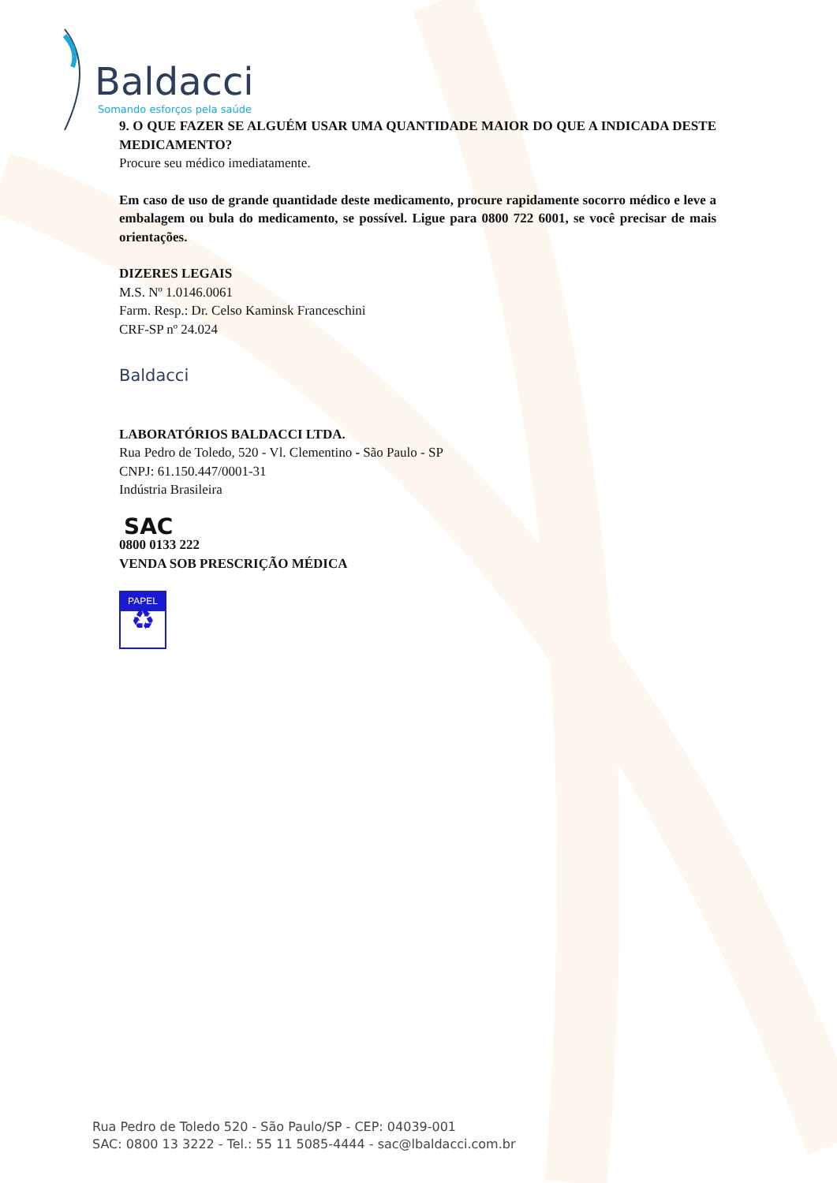Baldacci
Somando esforços pela saúde
9. O QUE FAZER SE ALGUÉM USAR UMA QUANTIDADE MAIOR DO QUE A INDICADA DESTE MEDICAMENTO?
Procure seu médico imediatamente.
Em caso de uso de grande quantidade deste medicamento, procure rapidamente socorro médico e leve a embalagem ou bula do medicamento, se possível. Ligue para 0800 722 6001, se você precisar de mais orientações.
DIZERES LEGAIS
M.S. Nº 1.0146.0061
Farm. Resp.: Dr. Celso Kaminsk Franceschini
CRF-SP nº 24.024
Baldacci
LABORATÓRIOS BALDACCI LTDA.
Rua Pedro de Toledo, 520 - Vl. Clementino - São Paulo - SP
CNPJ: 61.150.447/0001-31
Indústria Brasileira
SAC
0800 0133 222
VENDA SOB PRESCRIÇÃO MÉDICA
PAPEL
♻
Rua Pedro de Toledo 520 - São Paulo/SP - CEP: 04039-001
SAC: 0800 13 3222 - Tel.: 55 11 5085-4444 - sac@lbaldacci.com.br